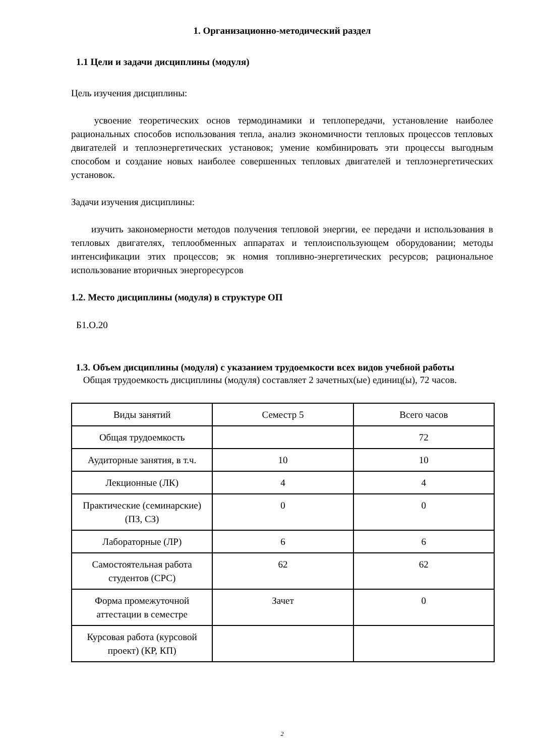1. Организационно-методический раздел
1.1 Цели и задачи дисциплины (модуля)
Цель изучения дисциплины:
усвоение теоретических основ термодинамики и теплопередачи, установление наиболее рациональных способов использования тепла, анализ экономичности тепловых процессов тепловых двигателей и теплоэнергетических установок; умение комбинировать эти процессы выгодным способом и создание новых наиболее совершенных тепловых двигателей и теплоэнергетических установок.
Задачи изучения дисциплины:
изучить закономерности методов получения тепловой энергии, ее передачи и использования в тепловых двигателях, теплообменных аппаратах и теплоиспользующем оборудовании; методы интенсификации этих процессов; эк номия топливно-энергетических ресурсов; рациональное использование вторичных энергоресурсов
1.2. Место дисциплины (модуля) в структуре ОП
Б1.О.20
1.3. Объем дисциплины (модуля) с указанием трудоемкости всех видов учебной работы
Общая трудоемкость дисциплины (модуля) составляет 2 зачетных(ые) единиц(ы), 72 часов.
| Виды занятий | Семестр 5 | Всего часов |
| Общая трудоемкость | | 72 |
| Аудиторные занятия, в т.ч. | 10 | 10 |
| Лекционные (ЛК) | 4 | 4 |
| Практические (семинарские) (ПЗ, СЗ) | 0 | 0 |
| Лабораторные (ЛР) | 6 | 6 |
| Самостоятельная работа студентов (СРС) | 62 | 62 |
| Форма промежуточной аттестации в семестре | Зачет | 0 |
| Курсовая работа (курсовой проект) (КР, КП) | | |
2